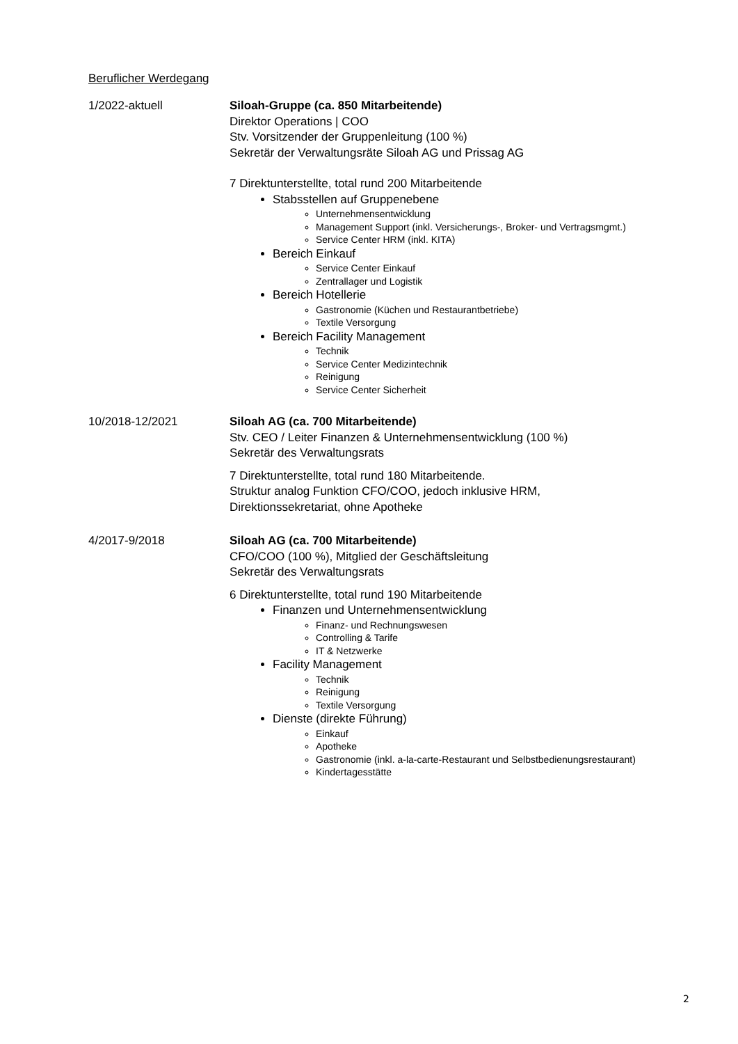Beruflicher Werdegang
1/2022-aktuell Siloah-Gruppe (ca. 850 Mitarbeitende)
Direktor Operations | COO
Stv. Vorsitzender der Gruppenleitung (100 %)
Sekretär der Verwaltungsräte Siloah AG und Prissag AG
7 Direktunterstellte, total rund 200 Mitarbeitende
Stabsstellen auf Gruppenebene
Unternehmensentwicklung
Management Support (inkl. Versicherungs-, Broker- und Vertragsmgmt.)
Service Center HRM (inkl. KITA)
Bereich Einkauf
Service Center Einkauf
Zentrallager und Logistik
Bereich Hotellerie
Gastronomie (Küchen und Restaurantbetriebe)
Textile Versorgung
Bereich Facility Management
Technik
Service Center Medizintechnik
Reinigung
Service Center Sicherheit
10/2018-12/2021 Siloah AG (ca. 700 Mitarbeitende)
Stv. CEO / Leiter Finanzen & Unternehmensentwicklung (100 %)
Sekretär des Verwaltungsrats
7 Direktunterstellte, total rund 180 Mitarbeitende.
Struktur analog Funktion CFO/COO, jedoch inklusive HRM,
Direktionssekretariat, ohne Apotheke
4/2017-9/2018 Siloah AG (ca. 700 Mitarbeitende)
CFO/COO (100 %), Mitglied der Geschäftsleitung
Sekretär des Verwaltungsrats
6 Direktunterstellte, total rund 190 Mitarbeitende
Finanzen und Unternehmensentwicklung
Finanz- und Rechnungswesen
Controlling & Tarife
IT & Netzwerke
Facility Management
Technik
Reinigung
Textile Versorgung
Dienste (direkte Führung)
Einkauf
Apotheke
Gastronomie (inkl. a-la-carte-Restaurant und Selbstbedienungsrestaurant)
Kindertagesstätte
2